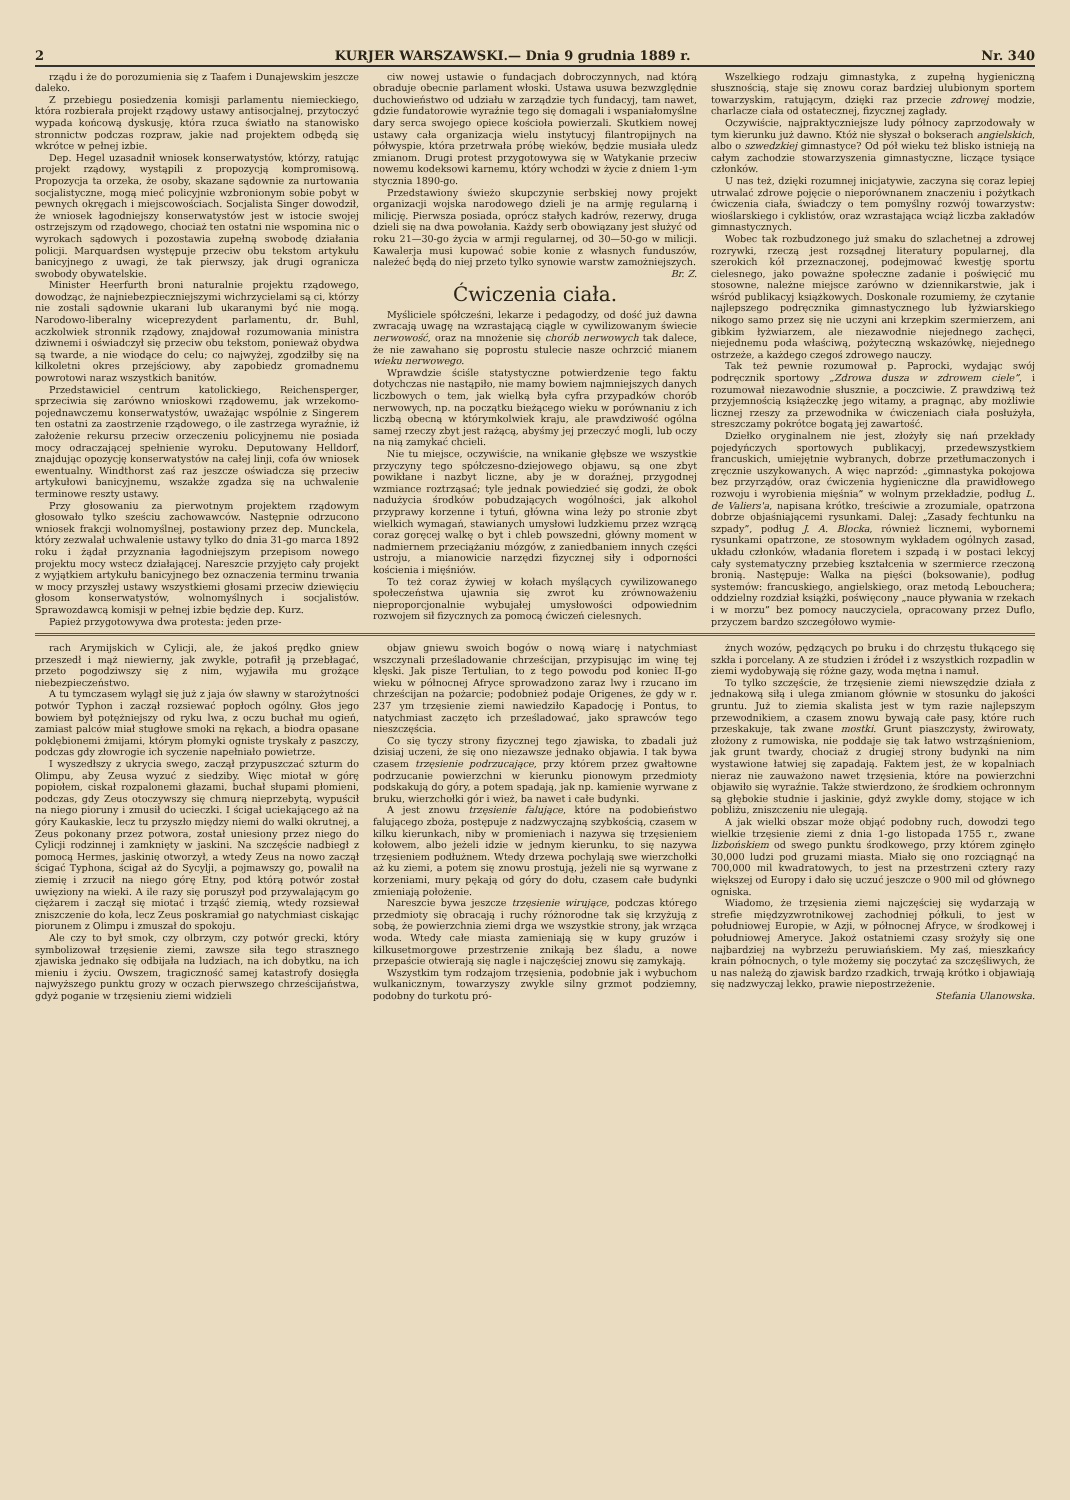2 KURJER WARSZAWSKI.— Dnia 9 grudnia 1889 r. Nr. 340
rządu i że do porozumienia się z Taafem i Dunajewskim jeszcze daleko.
Z przebiegu posiedzenia komisji parlamentu niemieckiego, która rozbierała projekt rządowy ustawy antisocjalnej, przytoczyć wypada końcową dyskusję, która rzuca światło na stanowisko stronnictw podczas rozpraw, jakie nad projektem odbędą się wkrótce w pełnej izbie.
Dep. Hegel uzasadnił wniosek konserwatystów, którzy, ratując projekt rządowy, wystąpili z propozycją kompromisową. Propozycja ta orzeka, że osoby, skazane sądownie za nurtowania socjalistyczne, mogą mieć policyjnie wzbronionym sobie pobyt w pewnych okręgach i miejscowościach. Socjalista Singer dowodził, że wniosek łagodniejszy konserwatystów jest w istocie swojej ostrzejszym od rządowego, chociaż ten ostatni nie wspomina nic o wyrokach sądowych i pozostawia zupełną swobodę działania policji. Marquardsen występuje przeciw obu tekstom artykułu banicyjnego z uwagi, że tak pierwszy, jak drugi ogranicza swobody obywatelskie.
Minister Heerfurth broni naturalnie projektu rządowego, dowodząc, że najniebezpieczniejszymi wichrzycielami są ci, którzy nie zostali sądownie ukarani lub ukaranymi być nie mogą. Narodowo-liberalny wiceprezydent parlamentu, dr. Buhl, aczkolwiek stronnik rządowy, znajdował rozumowania ministra dziwnemi i oświadczył się przeciw obu tekstom, ponieważ obydwa są twarde, a nie wiodące do celu; co najwyżej, zgodziłby się na kilkoletni okres przejściowy, aby zapobiedz gromadnemu powrotowi naraz wszystkich banitów.
Przedstawiciel centrum katolickiego, Reichensperger, sprzeciwia się zarówno wnioskowi rządowemu, jak wrzekomo-pojednawczemu konserwatystów, uważając wspólnie z Singerem ten ostatni za zaostrzenie rządowego, o ile zastrzega wyraźnie, iż założenie rekursu przeciw orzeczeniu policyjnemu nie posiada mocy odraczającej spełnienie wyroku. Deputowany Helldorf, znajdując opozycję konserwatystów na całej linji, cofa ów wniosek ewentualny. Windthorst zaś raz jeszcze oświadcza się przeciw artykułowi banicyjnemu, wszakże zgadza się na uchwalenie terminowe reszty ustawy.
Przy głosowaniu za pierwotnym projektem rządowym głosowało tylko sześciu zachowawców. Następnie odrzucono wniosek frakcji wolnomyślnej, postawiony przez dep. Munckela, który zezwalał uchwalenie ustawy tylko do dnia 31-go marca 1892 roku i żądał przyznania łagodniejszym przepisom nowego projektu mocy wstecz działającej. Nareszcie przyjęto cały projekt z wyjątkiem artykułu banicyjnego bez oznaczenia terminu trwania w mocy przyszłej ustawy wszystkiemi głosami przeciw dziewięciu głosom konserwatystów, wolnomyślnych i socjalistów. Sprawozdawcą komisji w pełnej izbie będzie dep. Kurz.
Papież przygotowywa dwa protesta: jeden prze-
ciw nowej ustawie o fundacjach dobroczynnych, nad którą obraduje obecnie parlament włoski. Ustawa usuwa bezwzględnie duchowieństwo od udziału w zarządzie tych fundacyj, tam nawet, gdzie fundatorowie wyraźnie tego się domagali i wspaniałomyślne dary serca swojego opiece kościoła powierzali. Skutkiem nowej ustawy cała organizacja wielu instytucyj filantropijnych na półwyspie, która przetrwała próbę wieków, będzie musiała uledz zmianom. Drugi protest przygotowywa się w Watykanie przeciw nowemu kodeksowi karnemu, który wchodzi w życie z dniem 1-ym stycznia 1890-go.
Przedstawiony świeżo skupczynie serbskiej nowy projekt organizacji wojska narodowego dzieli je na armję regularną i milicję. Pierwsza posiada, oprócz stałych kadrów, rezerwy, druga dzieli się na dwa powołania. Każdy serb obowiązany jest służyć od roku 21—30-go życia w armji regularnej, od 30—50-go w milicji. Kawalerja musi kupować sobie konie z własnych funduszów, należeć będą do niej przeto tylko synowie warstw zamożniejszych.
Br. Z.
Ćwiczenia ciała.
Myśliciele spółcześni, lekarze i pedagodzy, od dość już dawna zwracają uwagę na wzrastającą ciągle w cywilizowanym świecie nerwowość, oraz na mnożenie się chorób nerwowych tak dalece, że nie zawahano się poprostu stulecie nasze ochrzcić mianem wieku nerwowego.
Wprawdzie ściśle statystyczne potwierdzenie tego faktu dotychczas nie nastąpiło, nie mamy bowiem najmniejszych danych liczbowych o tem, jak wielką była cyfra przypadków chorób nerwowych, np. na początku bieżącego wieku w porównaniu z ich liczbą obecną w którymkolwiek kraju, ale prawdziwość ogólna samej rzeczy zbyt jest rażącą, abyśmy jej przeczyć mogli, lub oczy na nią zamykać chcieli.
Nie tu miejsce, oczywiście, na wnikanie głębsze we wszystkie przyczyny tego spółczesno-dziejowego objawu, są one zbyt powikłane i nazbyt liczne, aby je w doraźnej, przygodnej wzmiance roztrząsać; tyle jednak powiedzieć się godzi, że obok nadużycia środków pobudzających wogólności, jak alkohol przyprawy korzenne i tytuń, główna wina leży po stronie zbyt wielkich wymagań, stawianych umysłowi ludzkiemu przez wzrącą coraz goręcej walkę o byt i chleb powszedni, główny moment w nadmiernem przeciążaniu mózgów, z zaniedbaniem innych części ustroju, a mianowicie narzędzi fizycznej siły i odporności kościenia i mięśniów.
To też coraz żywiej w kołach myślących cywilizowanego społeczeństwa ujawnia się zwrot ku zrównoważeniu nieproporcjonalnie wybujałej umysłowości odpowiednim rozwojem sił fizycznych za pomocą ćwiczeń cielesnych.
Wszelkiego rodzaju gimnastyka, z zupełną hygieniczną słusznością, staje się znowu coraz bardziej ulubionym sportem towarzyskim, ratującym, dzięki raz przecie zdrowej modzie, charlacze ciała od ostatecznej, fizycznej zagłady.
Oczywiście, najpraktyczniejsze ludy północy zaprzodowały w tym kierunku już dawno. Któż nie słyszał o bokserach angielskich, albo o szwedzkiej gimnastyce? Od pół wieku też blisko istnieją na całym zachodzie stowarzyszenia gimnastyczne, liczące tysiące członków.
U nas też, dzięki rozumnej inicjatywie, zaczyna się coraz lepiej utrwalać zdrowe pojęcie o nieporównanem znaczeniu i pożytkach ćwiczenia ciała, świadczy o tem pomyślny rozwój towarzystw: wioślarskiego i cyklistów, oraz wzrastająca wciąż liczba zakładów gimnastycznych.
Wobec tak rozbudzonego już smaku do szlachetnej a zdrowej rozrywki, rzeczą jest rozsądnej literatury popularnej, dla szerokich kół przeznaczonej, podejmować kwestję sportu cielesnego, jako poważne społeczne zadanie i poświęcić mu stosowne, należne miejsce zarówno w dziennikarstwie, jak i wśród publikacyj książkowych. Doskonale rozumiemy, że czytanie najlepszego podręcznika gimnastycznego lub łyżwiarskiego nikogo samo przez się nie uczyni ani krzepkim szermierzem, ani gibkim łyżwiarzem, ale niezawodnie niejednego zachęci, niejednemu poda właściwą, pożyteczną wskazówkę, niejednego ostrzeże, a każdego czegoś zdrowego nauczy.
Tak też pewnie rozumował p. Paprocki, wydając swój podręcznik sportowy „Zdrowa dusza w zdrowem ciele”, i rozumował niezawodnie słusznie, a poczciwie. Z prawdziwą też przyjemnością książeczkę jego witamy, a pragnąc, aby możliwie licznej rzeszy za przewodnika w ćwiczeniach ciała posłużyła, streszczamy pokrótce bogatą jej zawartość.
Dziełko oryginalnem nie jest, złożyły się nań przekłady pojedyńczych sportowych publikacyj, przedewszystkiem francuskich, umiejętnie wybranych, dobrze przetłumaczonych i zręcznie uszykowanych. A więc naprzód: „gimnastyka pokojowa bez przyrządów, oraz ćwiczenia hygieniczne dla prawidłowego rozwoju i wyrobienia mięśnia” w wolnym przekładzie, podług L. de Valiers'a, napisana krótko, treściwie a zrozumiale, opatrzona dobrze objaśniającemi rysunkami. Dalej: „Zasady fechtunku na szpady”, podług J. A. Blocka, również licznemi, wybornemi rysunkami opatrzone, ze stosownym wykładem ogólnych zasad, układu członków, władania floretem i szpadą i w postaci lekcyj cały systematyczny przebieg kształcenia w szermierce rzeczoną bronią. Następuje: Walka na pięści (boksowanie), podług systemów: francuskiego, angielskiego, oraz metodą Lebouchera; oddzielny rozdział książki, poświęcony „nauce pływania w rzekach i w morzu” bez pomocy nauczyciela, opracowany przez Duflo, przyczem bardzo szczegółowo wymie-
rach Arymijskich w Cylicji, ale, że jakoś prędko gniew przeszedł i mąż niewierny, jak zwykle, potrafił ją przebłagać, przeto pogodziwszy się z nim, wyjawiła mu grożące niebezpieczeństwo.
A tu tymczasem wylągł się już z jaja ów sławny w starożytności potwór Typhon i zaczął rozsiewać popłoch ogólny. Głos jego bowiem był potężniejszy od ryku lwa, z oczu buchał mu ogień, zamiast palców miał stugłowe smoki na rękach, a biodra opasane poklębionemi żmijami, którym płomyki ogniste tryskały z paszczy, podczas gdy złowrogie ich syczenie napełniało powietrze.
I wyszedłszy z ukrycia swego, zaczął przypuszczać szturm do Olimpu, aby Zeusa wyzuć z siedziby. Więc miotał w górę popiołem, ciskał rozpalonemi głazami, buchał słupami płomieni, podczas, gdy Zeus otoczywszy się chmurą nieprzebytą, wypuścił na niego pioruny i zmusił do ucieczki. I ścigał uciekającego aż na góry Kaukaskie, lecz tu przyszło między niemi do walki okrutnej, a Zeus pokonany przez potwora, został uniesiony przez niego do Cylicji rodzinnej i zamknięty w jaskini. Na szczęście nadbiegł z pomocą Hermes, jaskinię otworzył, a wtedy Zeus na nowo zaczął ścigać Typhona, ścigał aż do Sycylji, a pojmawszy go, powalił na ziemię i zrzucił na niego górę Etny, pod którą potwór został uwięziony na wieki. A ile razy się poruszył pod przywalającym go ciężarem i zaczął się miotać i trząść ziemią, wtedy rozsiewał zniszczenie do koła, lecz Zeus poskramiał go natychmiast ciskając piorunem z Olimpu i zmuszał do spokoju.
Ale czy to był smok, czy olbrzym, czy potwór grecki, który symbolizował trzęsienie ziemi, zawsze siła tego strasznego zjawiska jednako się odbijała na ludziach, na ich dobytku, na ich mieniu i życiu. Owszem, tragiczność samej katastrofy dosięgła najwyższego punktu grozy w oczach pierwszego chrześcijaństwa, gdyż poganie w trzęsieniu ziemi widzieli
objaw gniewu swoich bogów o nową wiarę i natychmiast wszczynali prześladowanie chrześcijan, przypisując im winę tej klęski. Jak pisze Tertulian, to z tego powodu pod koniec II-go wieku w północnej Afryce sprowadzono zaraz lwy i rzucano im chrześcijan na pożarcie; podobnież podaje Origenes, że gdy w r. 237 ym trzęsienie ziemi nawiedziło Kapadocję i Pontus, to natychmiast zaczęto ich prześladować, jako sprawców tego nieszczęścia.
Co się tyczy strony fizycznej tego zjawiska, to zbadali już dzisiaj uczeni, że się ono niezawsze jednako objawia. I tak bywa czasem trzęsienie podrzucające, przy którem przez gwałtowne podrzucanie powierzchni w kierunku pionowym przedmioty podskakują do góry, a potem spadają, jak np. kamienie wyrwane z bruku, wierzchołki gór i wież, ba nawet i całe budynki.
A jest znowu trzęsienie falujące, które na podobieństwo falującego zboża, postępuje z nadzwyczajną szybkością, czasem w kilku kierunkach, niby w promieniach i nazywa się trzęsieniem kołowem, albo jeżeli idzie w jednym kierunku, to się nazywa trzęsieniem podłużnem. Wtedy drzewa pochylają swe wierzchołki aż ku ziemi, a potem się znowu prostują, jeżeli nie są wyrwane z korzeniami, mury pękają od góry do dołu, czasem całe budynki zmieniają położenie.
Nareszcie bywa jeszcze trzęsienie wirujące, podczas którego przedmioty się obracają i ruchy różnorodne tak się krzyżują z sobą, że powierzchnia ziemi drga we wszystkie strony, jak wrząca woda. Wtedy całe miasta zamieniają się w kupy gruzów i kilkusetmorgowe przestrzenie znikają bez śladu, a nowe przepaście otwierają się nagle i najczęściej znowu się zamykają.
Wszystkim tym rodzajom trzęsienia, podobnie jak i wybuchom wulkanicznym, towarzyszy zwykle silny grzmot podziemny, podobny do turkotu pró-
żnych wozów, pędzących po bruku i do chrzęstu tłukącego się szkła i porcelany. A ze studzien i źródeł i z wszystkich rozpadlin w ziemi wydobywają się różne gazy, woda mętna i namuł.
To tylko szczęście, że trzęsienie ziemi niewszędzie działa z jednakową siłą i ulega zmianom głównie w stosunku do jakości gruntu. Już to ziemia skalista jest w tym razie najlepszym przewodnikiem, a czasem znowu bywają całe pasy, które ruch przeskakuje, tak zwane mostki. Grunt piaszczysty, żwirowaty, złożony z rumowiska, nie poddaje się tak łatwo wstrząśnieniom, jak grunt twardy, chociaż z drugiej strony budynki na nim wystawione łatwiej się zapadają. Faktem jest, że w kopalniach nieraz nie zauważono nawet trzęsienia, które na powierzchni objawiło się wyraźnie. Także stwierdzono, że środkiem ochronnym są głębokie studnie i jaskinie, gdyż zwykle domy, stojące w ich pobliżu, zniszczeniu nie ulegają.
A jak wielki obszar może objąć podobny ruch, dowodzi tego wielkie trzęsienie ziemi z dnia 1-go listopada 1755 r., zwane lizbońskiem od swego punktu środkowego, przy którem zginęło 30,000 ludzi pod gruzami miasta. Miało się ono rozciągnąć na 700,000 mil kwadratowych, to jest na przestrzeni cztery razy większej od Europy i dało się uczuć jeszcze o 900 mil od głównego ogniska.
Wiadomo, że trzęsienia ziemi najczęściej się wydarzają w strefie międzyzwrotnikowej zachodniej półkuli, to jest w południowej Europie, w Azji, w północnej Afryce, w środkowej i południowej Ameryce. Jakoż ostatniemi czasy srożyły się one najbardziej na wybrzeżu peruwiańskiem. My zaś, mieszkańcy krain północnych, o tyle możemy się poczytać za szczęśliwych, że u nas należą do zjawisk bardzo rzadkich, trwają krótko i objawiają się nadzwyczaj lekko, prawie niepostrzeżenie.
Stefania Ulanowska.